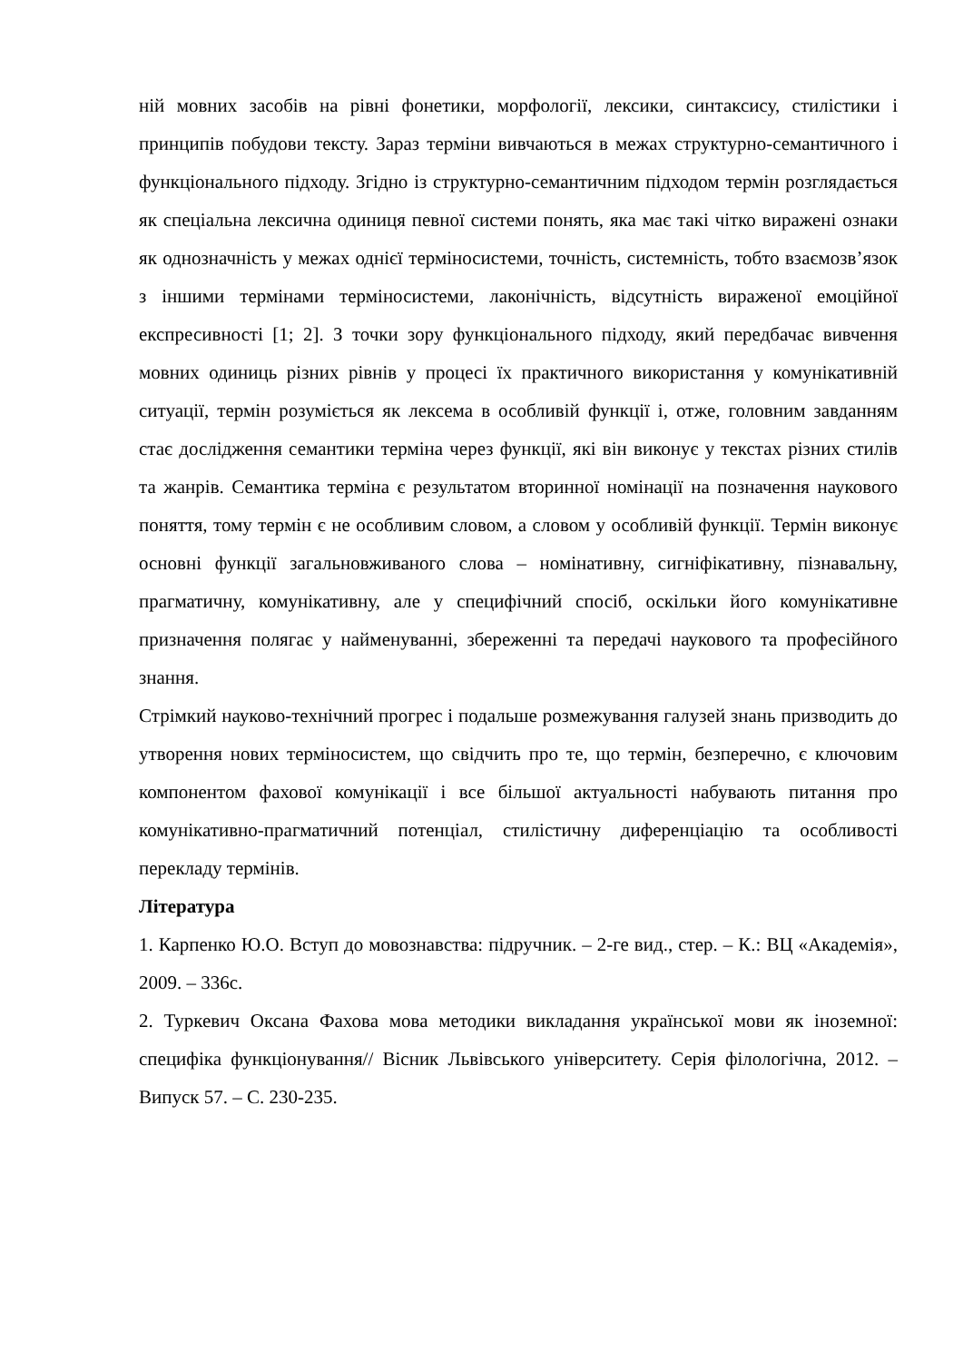ній мовних засобів на рівні фонетики, морфології, лексики, синтаксису, стилістики і принципів побудови тексту. Зараз терміни вивчаються в межах структурно-семантичного і функціонального підходу. Згідно із структурно-семантичним підходом термін розглядається як спеціальна лексична одиниця певної системи понять, яка має такі чітко виражені ознаки як однозначність у межах однієї терміносистеми, точність, системність, тобто взаємозв’язок з іншими термінами терміносистеми, лаконічність, відсутність вираженої емоційної експресивності [1; 2]. З точки зору функціонального підходу, який передбачає вивчення мовних одиниць різних рівнів у процесі їх практичного використання у комунікативній ситуації, термін розуміється як лексема в особливій функції і, отже, головним завданням стає дослідження семантики терміна через функції, які він виконує у текстах різних стилів та жанрів. Семантика терміна є результатом вторинної номінації на позначення наукового поняття, тому термін є не особливим словом, а словом у особливій функції. Термін виконує основні функції загальновживаного слова – номінативну, сигніфікативну, пізнавальну, прагматичну, комунікативну, але у специфічний спосіб, оскільки його комунікативне призначення полягає у найменуванні, збереженні та передачі наукового та професійного знання.
Стрімкий науково-технічний прогрес і подальше розмежування галузей знань призводить до утворення нових терміносистем, що свідчить про те, що термін, безперечно, є ключовим компонентом фахової комунікації і все більшої актуальності набувають питання про комунікативно-прагматичний потенціал, стилістичну диференціацію та особливості перекладу термінів.
Література
1. Карпенко Ю.О. Вступ до мовознавства: підручник. – 2-ге вид., стер. – К.: ВЦ «Академія», 2009. – 336с.
2. Туркевич Оксана Фахова мова методики викладання української мови як іноземної: специфіка функціонування// Вісник Львівського університету. Серія філологічна, 2012. – Випуск 57. – С. 230-235.